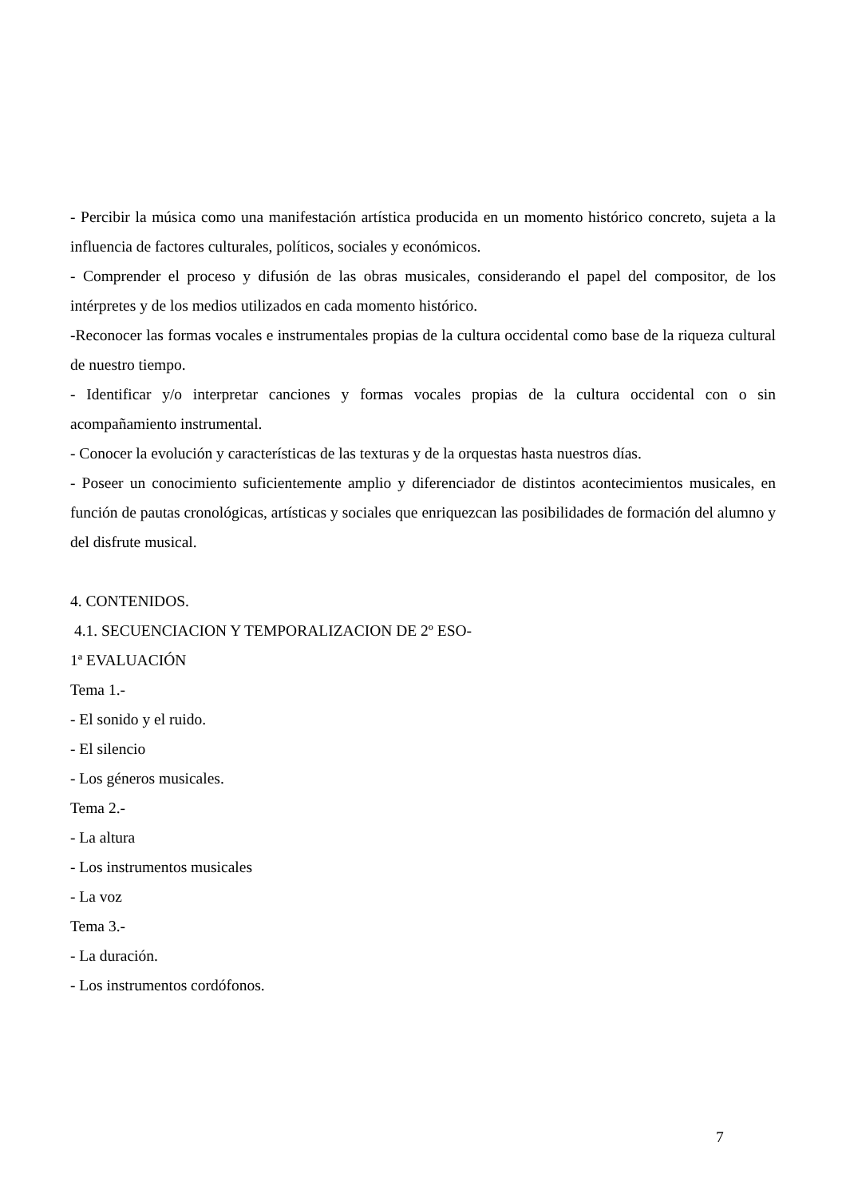- Percibir la música como una manifestación artística producida en un momento histórico concreto, sujeta a la influencia de factores culturales, políticos, sociales y económicos.
- Comprender el proceso y difusión de las obras musicales, considerando el papel del compositor, de los intérpretes y de los medios utilizados en cada momento histórico.
-Reconocer las formas vocales e instrumentales propias de la cultura occidental como base de la riqueza cultural de nuestro tiempo.
- Identificar y/o interpretar canciones y formas vocales propias de la cultura occidental con o sin acompañamiento instrumental.
- Conocer la evolución y características de las texturas y de la orquestas hasta nuestros días.
- Poseer un conocimiento suficientemente amplio y diferenciador de distintos acontecimientos musicales, en función de pautas cronológicas, artísticas y sociales que enriquezcan las posibilidades de formación del alumno y del disfrute musical.
4. CONTENIDOS.
4.1. SECUENCIACION Y TEMPORALIZACION DE 2º ESO-
1ª EVALUACIÓN
Tema 1.-
- El sonido y el ruido.
- El silencio
- Los géneros musicales.
Tema 2.-
- La altura
- Los instrumentos musicales
- La voz
Tema 3.-
- La duración.
- Los instrumentos cordófonos.
7